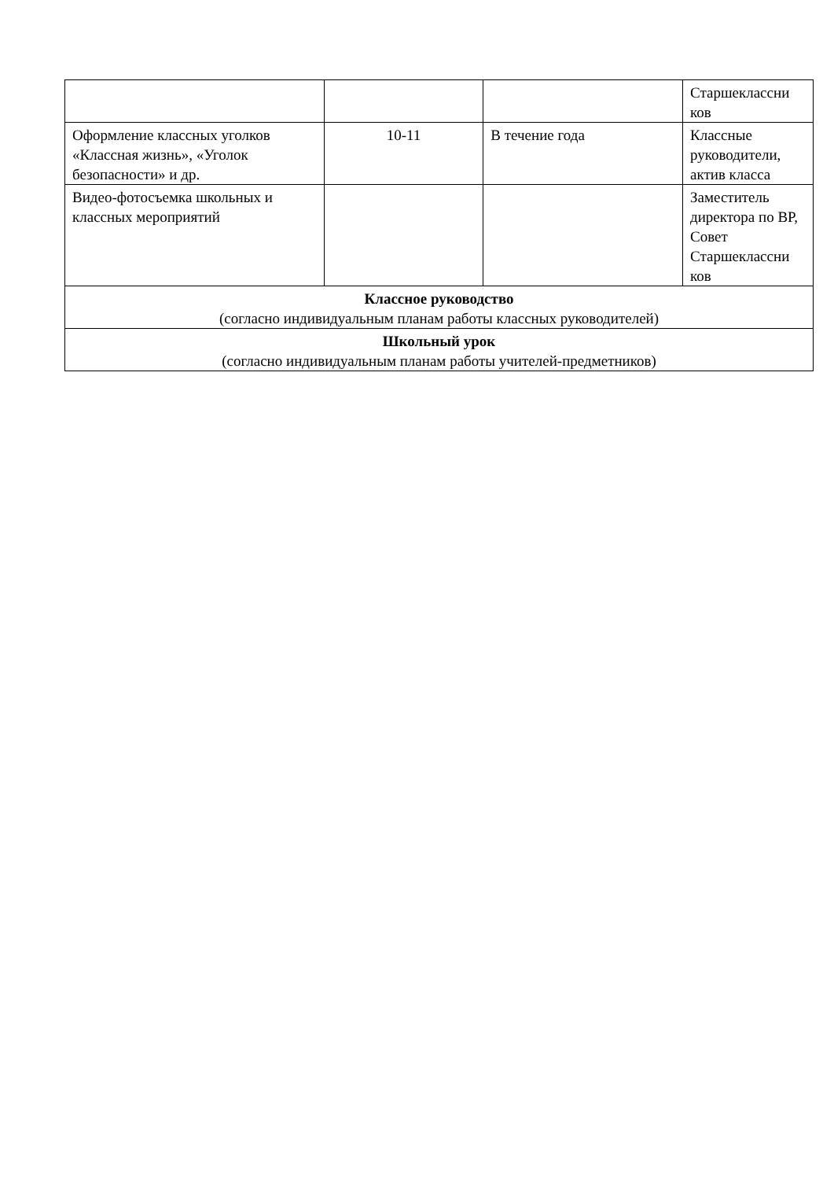| | | | Старшеклассни ков |
| Оформление классных уголков «Классная жизнь», «Уголок безопасности» и др. | 10-11 | В течение года | Классные руководители, актив класса |
| Видео-фотосъемка школьных и классных мероприятий | | | Заместитель директора по ВР, Совет Старшеклассни ков |
| Классное руководство (согласно индивидуальным планам работы классных руководителей) | | | |
| Школьный урок (согласно индивидуальным планам работы учителей-предметников) | | | |